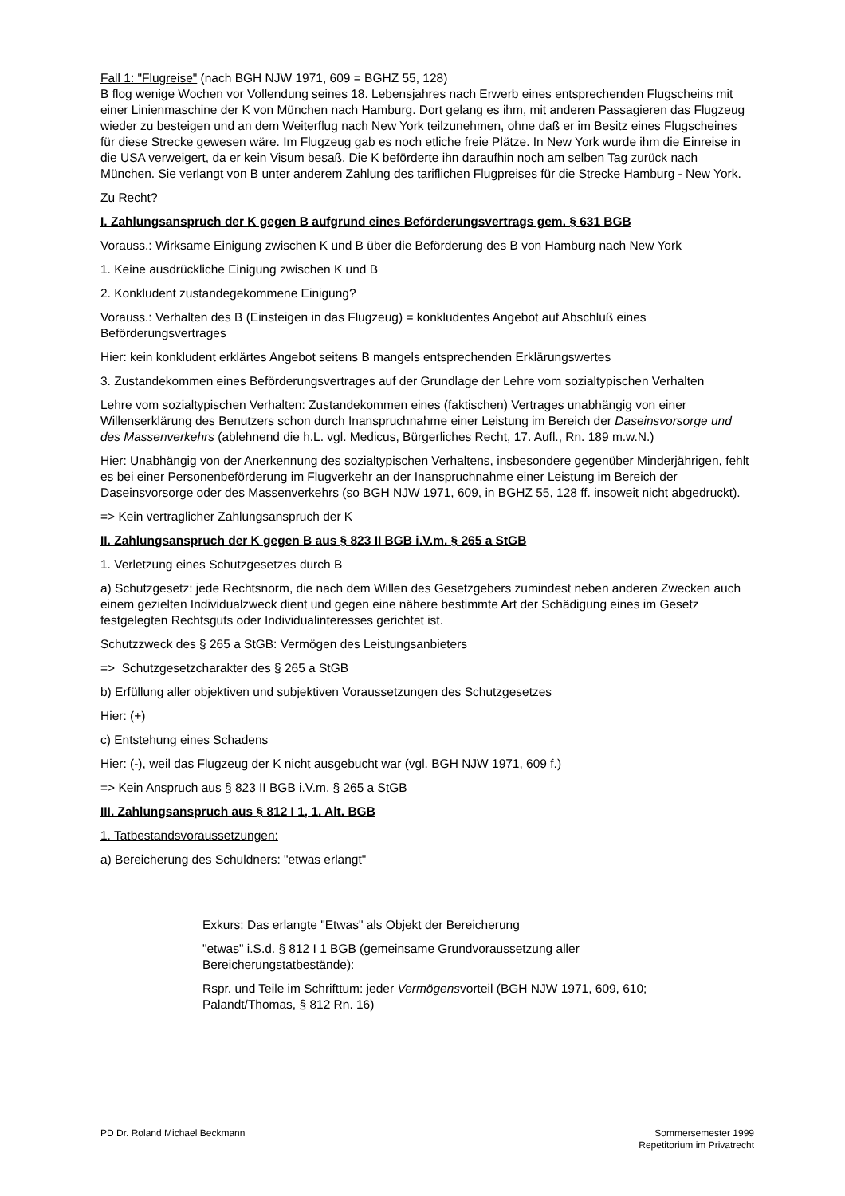Fall 1: "Flugreise" (nach BGH NJW 1971, 609 = BGHZ 55, 128)
B flog wenige Wochen vor Vollendung seines 18. Lebensjahres nach Erwerb eines entsprechenden Flugscheins mit einer Linienmaschine der K von München nach Hamburg. Dort gelang es ihm, mit anderen Passagieren das Flugzeug wieder zu besteigen und an dem Weiterflug nach New York teilzunehmen, ohne daß er im Besitz eines Flugscheines für diese Strecke gewesen wäre. Im Flugzeug gab es noch etliche freie Plätze. In New York wurde ihm die Einreise in die USA verweigert, da er kein Visum besaß. Die K beförderte ihn daraufhin noch am selben Tag zurück nach München. Sie verlangt von B unter anderem Zahlung des tariflichen Flugpreises für die Strecke Hamburg - New York.
Zu Recht?
I. Zahlungsanspruch der K gegen B aufgrund eines Beförderungsvertrags gem. § 631 BGB
Vorauss.: Wirksame Einigung zwischen K und B über die Beförderung des B von Hamburg nach New York
1. Keine ausdrückliche Einigung zwischen K und B
2. Konkludent zustandegekommene Einigung?
Vorauss.: Verhalten des B (Einsteigen in das Flugzeug) = konkludentes Angebot auf Abschluß eines Beförderungsvertrages
Hier: kein konkludent erklärtes Angebot seitens B mangels entsprechenden Erklärungswertes
3. Zustandekommen eines Beförderungsvertrages auf der Grundlage der Lehre vom sozialtypischen Verhalten
Lehre vom sozialtypischen Verhalten: Zustandekommen eines (faktischen) Vertrages unabhängig von einer Willenserklärung des Benutzers schon durch Inanspruchnahme einer Leistung im Bereich der Daseinsvorsorge und des Massenverkehrs (ablehnend die h.L. vgl. Medicus, Bürgerliches Recht, 17. Aufl., Rn. 189 m.w.N.)
Hier: Unabhängig von der Anerkennung des sozialtypischen Verhaltens, insbesondere gegenüber Minderjährigen, fehlt es bei einer Personenbeförderung im Flugverkehr an der Inanspruchnahme einer Leistung im Bereich der Daseinsvorsorge oder des Massenverkehrs (so BGH NJW 1971, 609, in BGHZ 55, 128 ff. insoweit nicht abgedruckt).
=> Kein vertraglicher Zahlungsanspruch der K
II. Zahlungsanspruch der K gegen B aus § 823 II BGB i.V.m. § 265 a StGB
1. Verletzung eines Schutzgesetzes durch B
a) Schutzgesetz: jede Rechtsnorm, die nach dem Willen des Gesetzgebers zumindest neben anderen Zwecken auch einem gezielten Individualzweck dient und gegen eine nähere bestimmte Art der Schädigung eines im Gesetz festgelegten Rechtsguts oder Individualinteresses gerichtet ist.
Schutzzweck des § 265 a StGB: Vermögen des Leistungsanbieters
=> Schutzgesetzcharakter des § 265 a StGB
b) Erfüllung aller objektiven und subjektiven Voraussetzungen des Schutzgesetzes
Hier: (+)
c) Entstehung eines Schadens
Hier: (-), weil das Flugzeug der K nicht ausgebucht war (vgl. BGH NJW 1971, 609 f.)
=> Kein Anspruch aus § 823 II BGB i.V.m. § 265 a StGB
III. Zahlungsanspruch aus § 812 I 1, 1. Alt. BGB
1. Tatbestandsvoraussetzungen:
a) Bereicherung des Schuldners: "etwas erlangt"
Exkurs: Das erlangte "Etwas" als Objekt der Bereicherung
"etwas" i.S.d. § 812 I 1 BGB (gemeinsame Grundvoraussetzung aller Bereicherungstatbestände):
Rspr. und Teile im Schrifttum: jeder Vermögensvorteil (BGH NJW 1971, 609, 610; Palandt/Thomas, § 812 Rn. 16)
PD Dr. Roland Michael Beckmann Sommersemester 1999
Repetitorium im Privatrecht